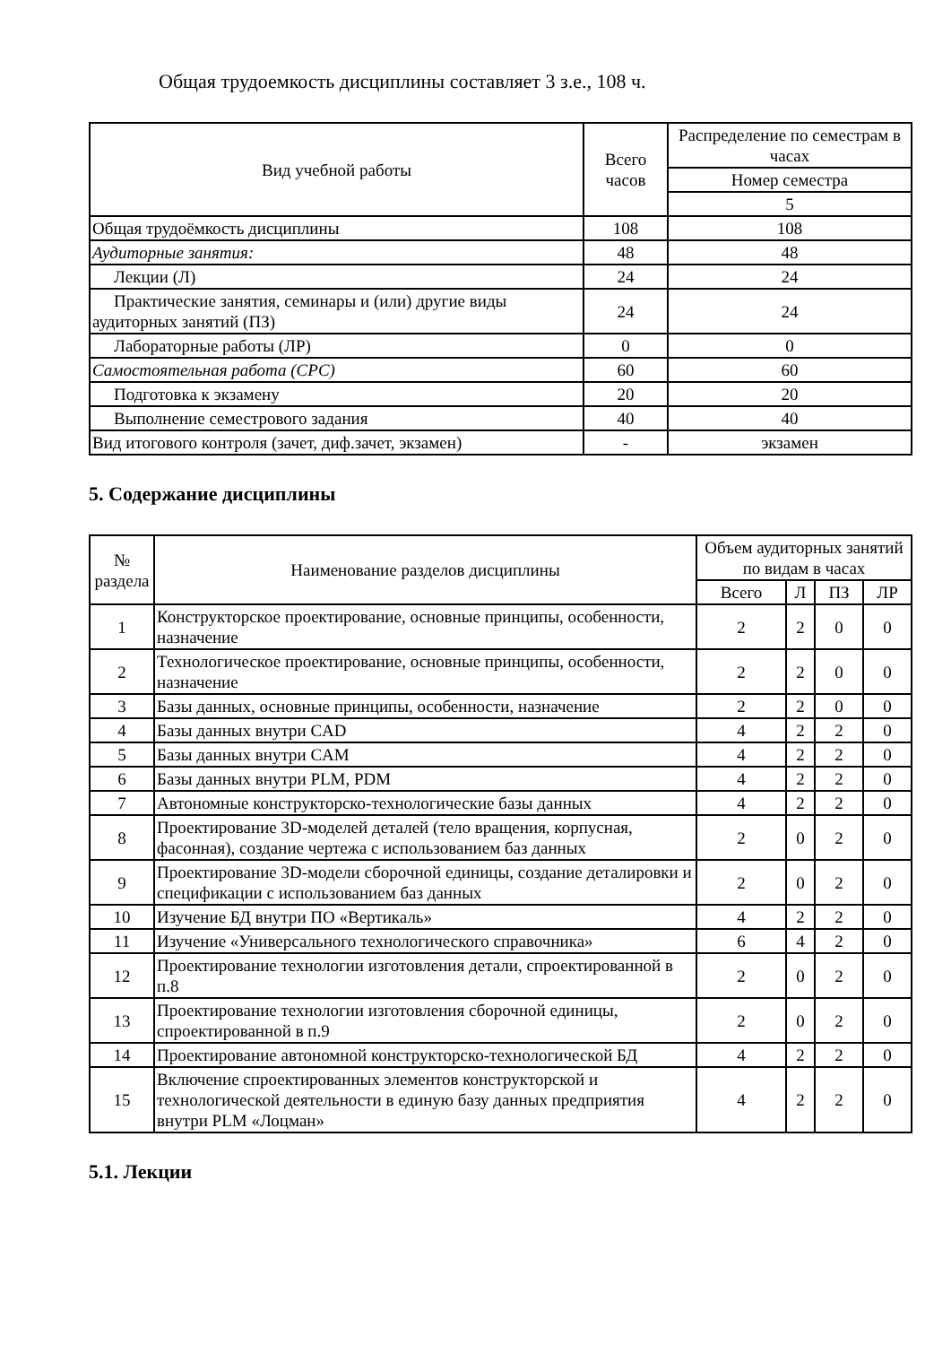Общая трудоемкость дисциплины составляет 3 з.е., 108 ч.
| Вид учебной работы | Всего часов | Распределение по семестрам в часах |
| --- | --- | --- |
| | | Номер семестра |
| | | 5 |
| Общая трудоёмкость дисциплины | 108 | 108 |
| Аудиторные занятия: | 48 | 48 |
| Лекции (Л) | 24 | 24 |
| Практические занятия, семинары и (или) другие виды аудиторных занятий (ПЗ) | 24 | 24 |
| Лабораторные работы (ЛР) | 0 | 0 |
| Самостоятельная работа (СРС) | 60 | 60 |
| Подготовка к экзамену | 20 | 20 |
| Выполнение семестрового задания | 40 | 40 |
| Вид итогового контроля (зачет, диф.зачет, экзамен) | - | экзамен |
5. Содержание дисциплины
| № раздела | Наименование разделов дисциплины | Объем аудиторных занятий по видам в часах | | | |
| --- | --- | --- | --- | --- | --- |
| | | Всего | Л | ПЗ | ЛР |
| 1 | Конструкторское проектирование, основные принципы, особенности, назначение | 2 | 2 | 0 | 0 |
| 2 | Технологическое проектирование, основные принципы, особенности, назначение | 2 | 2 | 0 | 0 |
| 3 | Базы данных, основные принципы, особенности, назначение | 2 | 2 | 0 | 0 |
| 4 | Базы данных внутри CAD | 4 | 2 | 2 | 0 |
| 5 | Базы данных внутри CAM | 4 | 2 | 2 | 0 |
| 6 | Базы данных внутри PLM, PDM | 4 | 2 | 2 | 0 |
| 7 | Автономные конструкторско-технологические базы данных | 4 | 2 | 2 | 0 |
| 8 | Проектирование 3D-моделей деталей (тело вращения, корпусная, фасонная), создание чертежа с использованием баз данных | 2 | 0 | 2 | 0 |
| 9 | Проектирование 3D-модели сборочной единицы, создание деталировки и спецификации с использованием баз данных | 2 | 0 | 2 | 0 |
| 10 | Изучение БД внутри ПО «Вертикаль» | 4 | 2 | 2 | 0 |
| 11 | Изучение «Универсального технологического справочника» | 6 | 4 | 2 | 0 |
| 12 | Проектирование технологии изготовления детали, спроектированной в п.8 | 2 | 0 | 2 | 0 |
| 13 | Проектирование технологии изготовления сборочной единицы, спроектированной в п.9 | 2 | 0 | 2 | 0 |
| 14 | Проектирование автономной конструкторско-технологической БД | 4 | 2 | 2 | 0 |
| 15 | Включение спроектированных элементов конструкторской и технологической деятельности в единую базу данных предприятия внутри PLM «Лоцман» | 4 | 2 | 2 | 0 |
5.1. Лекции